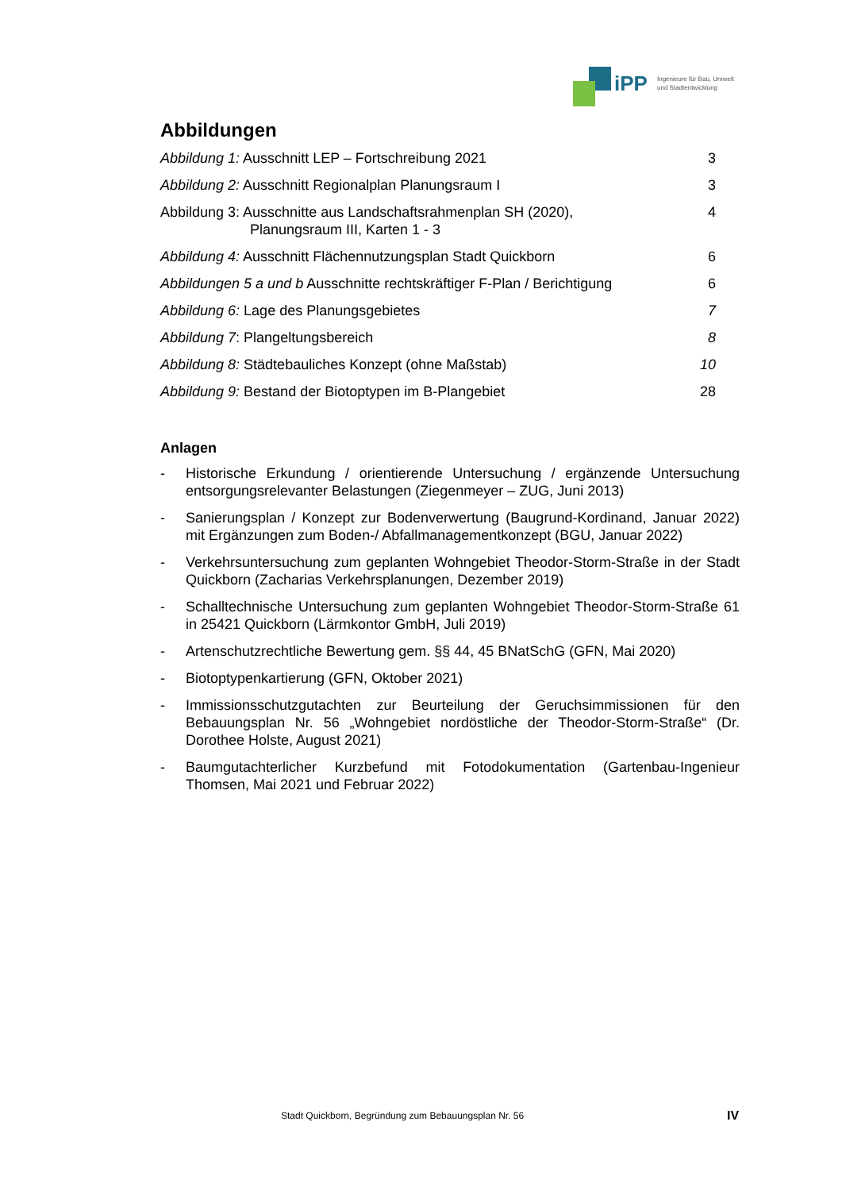iPP
Ingenieure für Bau, Umwelt
und Stadtentwicklung
Abbildungen
Abbildung 1: Ausschnitt LEP – Fortschreibung 2021 3
Abbildung 2: Ausschnitt Regionalplan Planungsraum I 3
Abbildung 3: Ausschnitte aus Landschaftsrahmenplan SH (2020),
Planungsraum III, Karten 1 - 3 4
Abbildung 4: Ausschnitt Flächennutzungsplan Stadt Quickborn 6
Abbildungen 5 a und b Ausschnitte rechtskräftiger F-Plan / Berichtigung 6
Abbildung 6: Lage des Planungsgebietes 7
Abbildung 7: Plangeltungsbereich 8
Abbildung 8: Städtebauliches Konzept (ohne Maßstab) 10
Abbildung 9: Bestand der Biotoptypen im B-Plangebiet 28
Anlagen
- Historische Erkundung / orientierende Untersuchung / ergänzende Untersuchung entsorgungsrelevanter Belastungen (Ziegenmeyer – ZUG, Juni 2013)
- Sanierungsplan / Konzept zur Bodenverwertung (Baugrund-Kordinand, Januar 2022) mit Ergänzungen zum Boden-/ Abfallmanagementkonzept (BGU, Januar 2022)
- Verkehrsuntersuchung zum geplanten Wohngebiet Theodor-Storm-Straße in der Stadt Quickborn (Zacharias Verkehrsplanungen, Dezember 2019)
- Schalltechnische Untersuchung zum geplanten Wohngebiet Theodor-Storm-Straße 61 in 25421 Quickborn (Lärmkontor GmbH, Juli 2019)
- Artenschutzrechtliche Bewertung gem. §§ 44, 45 BNatSchG (GFN, Mai 2020)
- Biotoptypenkartierung (GFN, Oktober 2021)
- Immissionsschutzgutachten zur Beurteilung der Geruchsimmissionen für den Bebauungsplan Nr. 56 „Wohngebiet nordöstliche der Theodor-Storm-Straße“ (Dr. Dorothee Holste, August 2021)
- Baumgutachterlicher Kurzbefund mit Fotodokumentation (Gartenbau-Ingenieur Thomsen, Mai 2021 und Februar 2022)
Stadt Quickborn, Begründung zum Bebauungsplan Nr. 56
IV